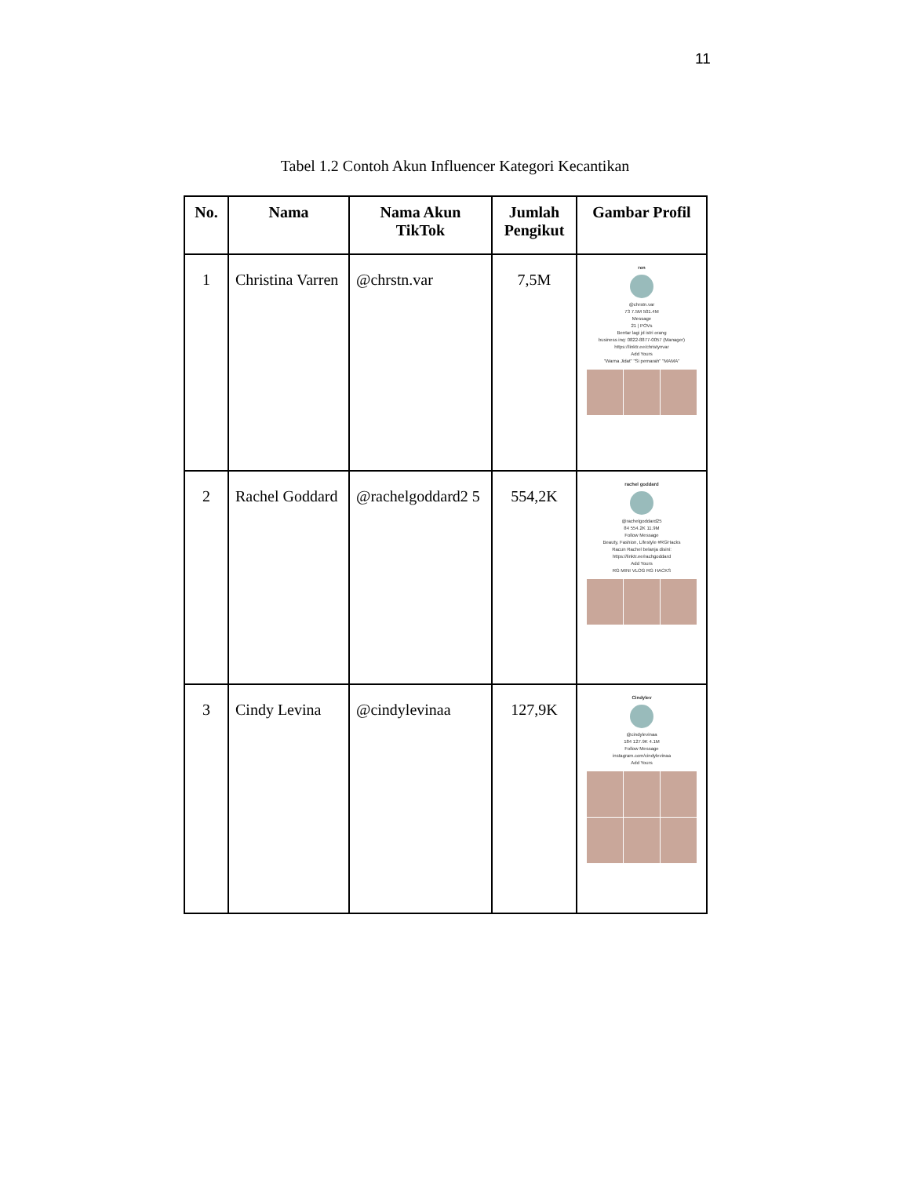11
Tabel 1.2 Contoh Akun Influencer Kategori Kecantikan
| No. | Nama | Nama Akun TikTok | Jumlah Pengikut | Gambar Profil |
| --- | --- | --- | --- | --- |
| 1 | Christina Varren | @chrstn.var | 7,5M | ren @chrstn.var 73 7.5M 501.4M Message 21 / POVs Bentar lagi jd istri orang business inq: 0822-8877-0057 (Manager) https://linktr.ee/christynvar Add Yours "Warna Jidat" "Si pemarah" "MAMA" |
| 2 | Rachel Goddard | @rachelgoddard2 5 | 554,2K | rachel goddard @rachelgoddard25 84 554.2K 11.9M Follow Message Beauty, Fashion, Lifestyle #RGHacks Racun Rachel belanja disini: https://linktr.ee/rachgoddard Add Yours RG MINI VLOG RG HACKS |
| 3 | Cindy Levina | @cindylevinaa | 127,9K | Cindylev @cindylevinaa 184 127.9K 4.1M Follow Message instagram.com/cindylevinaa Add Yours |